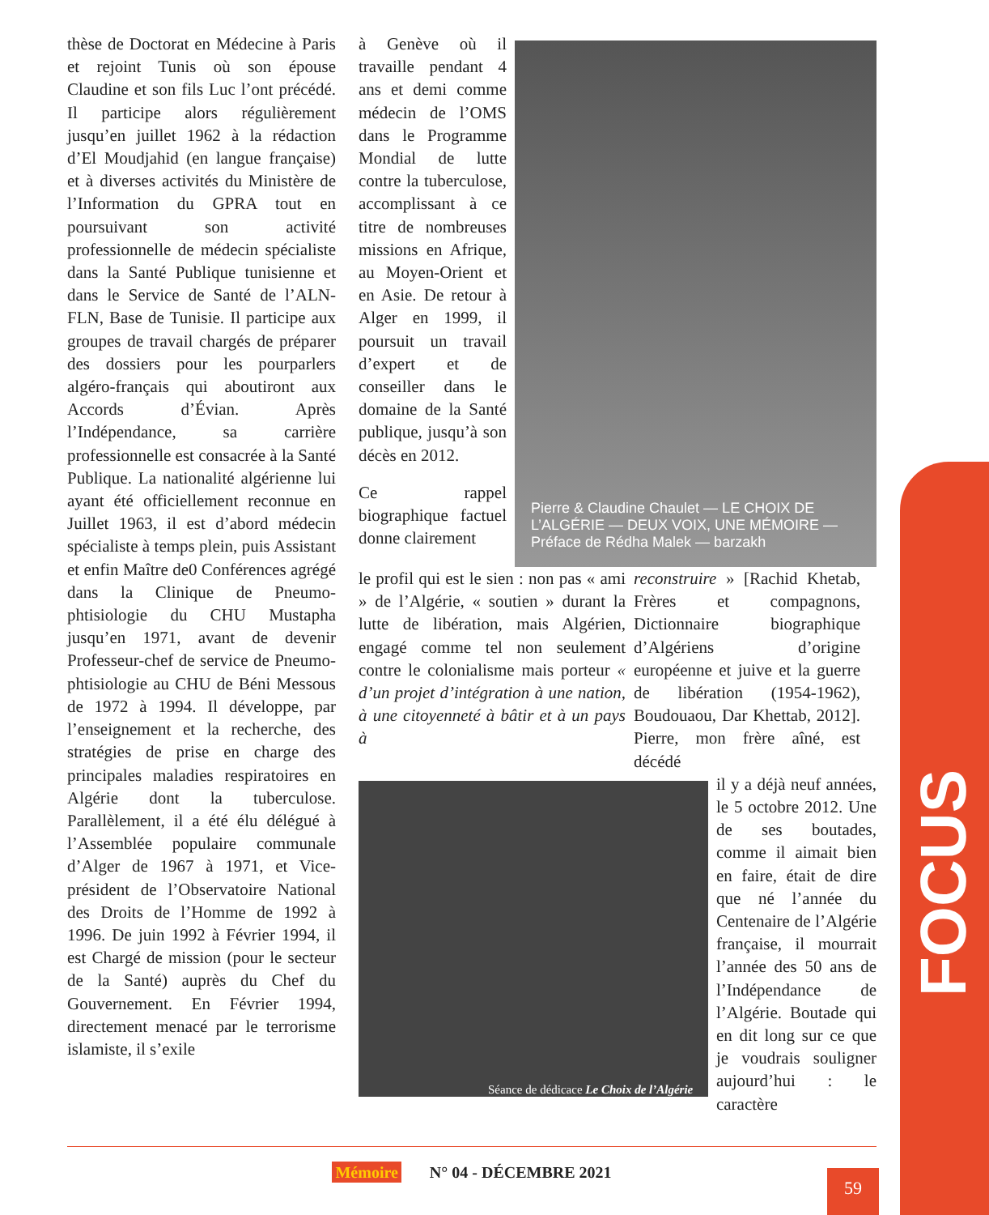thèse de Doctorat en Médecine à Paris et rejoint Tunis où son épouse Claudine et son fils Luc l’ont précédé. Il participe alors régulièrement jusqu’en juillet 1962 à la rédaction d’El Moudjahid (en langue française) et à diverses activités du Ministère de l’Information du GPRA tout en poursuivant son activité professionnelle de médecin spécialiste dans la Santé Publique tunisienne et dans le Service de Santé de l’ALN-FLN, Base de Tunisie. Il participe aux groupes de travail chargés de préparer des dossiers pour les pourparlers algéro-français qui aboutiront aux Accords d’Évian. Après l’Indépendance, sa carrière professionnelle est consacrée à la Santé Publique. La nationalité algérienne lui ayant été officiellement reconnue en Juillet 1963, il est d’abord médecin spécialiste à temps plein, puis Assistant et enfin Maître de0 Conférences agrégé dans la Clinique de Pneumo-phtisiologie du CHU Mustapha jusqu’en 1971, avant de devenir Professeur-chef de service de Pneumo-phtisiologie au CHU de Béni Messous de 1972 à 1994. Il développe, par l’enseignement et la recherche, des stratégies de prise en charge des principales maladies respiratoires en Algérie dont la tuberculose. Parallèlement, il a été élu délégué à l’Assemblée populaire communale d’Alger de 1967 à 1971, et Vice-président de l’Observatoire National des Droits de l’Homme de 1992 à 1996. De juin 1992 à Février 1994, il est Chargé de mission (pour le secteur de la Santé) auprès du Chef du Gouvernement. En Février 1994, directement menacé par le terrorisme islamiste, il s’exile
à Genève où il travaille pendant 4 ans et demi comme médecin de l’OMS dans le Programme Mondial de lutte contre la tuberculose, accomplissant à ce titre de nombreuses missions en Afrique, au Moyen-Orient et en Asie. De retour à Alger en 1999, il poursuit un travail d’expert et de conseiller dans le domaine de la Santé publique, jusqu’à son décès en 2012.
Ce rappel biographique factuel donne clairement
Pierre & Claudine Chaulet — LE CHOIX DE L’ALGÉRIE — DEUX VOIX, UNE MÉMOIRE — Préface de Rédha Malek — barzakh
le profil qui est le sien : non pas « ami » de l’Algérie, « soutien » durant la lutte de libération, mais Algérien, engagé comme tel non seulement contre le colonialisme mais porteur « d’un projet d’intégration à une nation, à une citoyenneté à bâtir et à un pays à
reconstruire » [Rachid Khetab, Frères et compagnons, Dictionnaire biographique d’Algériens d’origine européenne et juive et la guerre de libération (1954-1962), Boudouaou, Dar Khettab, 2012]. Pierre, mon frère aîné, est décédé
Séance de dédicace Le Choix de l’Algérie
il y a déjà neuf années, le 5 octobre 2012. Une de ses boutades, comme il aimait bien en faire, était de dire que né l’année du Centenaire de l’Algérie française, il mourrait l’année des 50 ans de l’Indépendance de l’Algérie. Boutade qui en dit long sur ce que je voudrais souligner aujourd’hui : le caractère
FOCUS
Mémoire N° 04 - DÉCEMBRE 2021
59